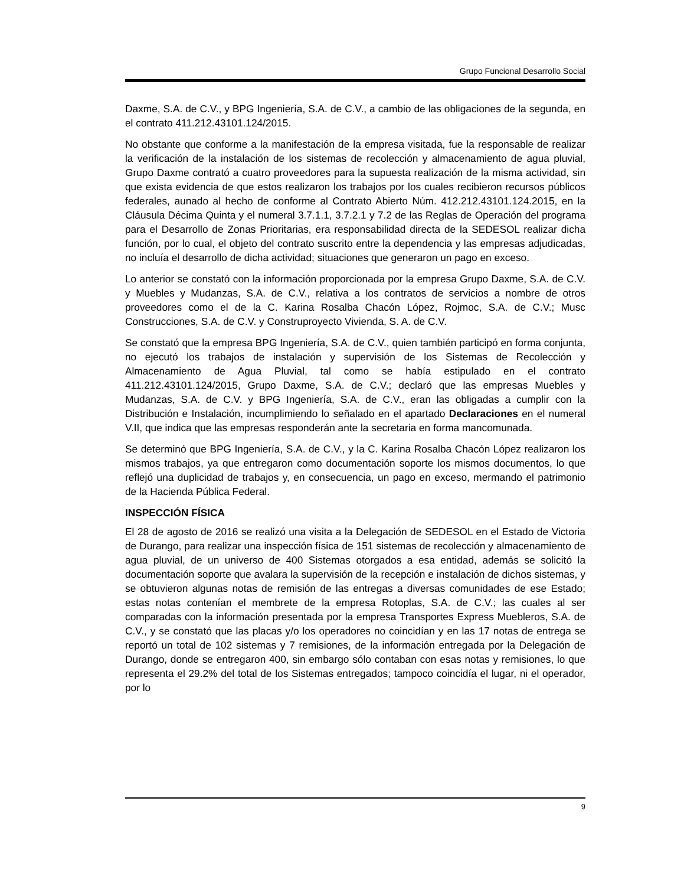Grupo Funcional Desarrollo Social
Daxme, S.A. de C.V., y BPG Ingeniería, S.A. de C.V., a cambio de las obligaciones de la segunda, en el contrato 411.212.43101.124/2015.
No obstante que conforme a la manifestación de la empresa visitada, fue la responsable de realizar la verificación de la instalación de los sistemas de recolección y almacenamiento de agua pluvial, Grupo Daxme contrató a cuatro proveedores para la supuesta realización de la misma actividad, sin que exista evidencia de que estos realizaron los trabajos por los cuales recibieron recursos públicos federales, aunado al hecho de conforme al Contrato Abierto Núm. 412.212.43101.124.2015, en la Cláusula Décima Quinta y el numeral 3.7.1.1, 3.7.2.1 y 7.2 de las Reglas de Operación del programa para el Desarrollo de Zonas Prioritarias, era responsabilidad directa de la SEDESOL realizar dicha función, por lo cual, el objeto del contrato suscrito entre la dependencia y las empresas adjudicadas, no incluía el desarrollo de dicha actividad; situaciones que generaron un pago en exceso.
Lo anterior se constató con la información proporcionada por la empresa Grupo Daxme, S.A. de C.V. y Muebles y Mudanzas, S.A. de C.V., relativa a los contratos de servicios a nombre de otros proveedores como el de la C. Karina Rosalba Chacón López, Rojmoc, S.A. de C.V.; Musc Construcciones, S.A. de C.V. y Construproyecto Vivienda, S. A. de C.V.
Se constató que la empresa BPG Ingeniería, S.A. de C.V., quien también participó en forma conjunta, no ejecutó los trabajos de instalación y supervisión de los Sistemas de Recolección y Almacenamiento de Agua Pluvial, tal como se había estipulado en el contrato 411.212.43101.124/2015, Grupo Daxme, S.A. de C.V.; declaró que las empresas Muebles y Mudanzas, S.A. de C.V. y BPG Ingeniería, S.A. de C.V., eran las obligadas a cumplir con la Distribución e Instalación, incumplimiendo lo señalado en el apartado Declaraciones en el numeral V.II, que indica que las empresas responderán ante la secretaria en forma mancomunada.
Se determinó que BPG Ingeniería, S.A. de C.V., y la C. Karina Rosalba Chacón López realizaron los mismos trabajos, ya que entregaron como documentación soporte los mismos documentos, lo que reflejó una duplicidad de trabajos y, en consecuencia, un pago en exceso, mermando el patrimonio de la Hacienda Pública Federal.
INSPECCIÓN FÍSICA
El 28 de agosto de 2016 se realizó una visita a la Delegación de SEDESOL en el Estado de Victoria de Durango, para realizar una inspección física de 151 sistemas de recolección y almacenamiento de agua pluvial, de un universo de 400 Sistemas otorgados a esa entidad, además se solicitó la documentación soporte que avalara la supervisión de la recepción e instalación de dichos sistemas, y se obtuvieron algunas notas de remisión de las entregas a diversas comunidades de ese Estado; estas notas contenían el membrete de la empresa Rotoplas, S.A. de C.V.; las cuales al ser comparadas con la información presentada por la empresa Transportes Express Muebleros, S.A. de C.V., y se constató que las placas y/o los operadores no coincidían y en las 17 notas de entrega se reportó un total de 102 sistemas y 7 remisiones, de la información entregada por la Delegación de Durango, donde se entregaron 400, sin embargo sólo contaban con esas notas y remisiones, lo que representa el 29.2% del total de los Sistemas entregados; tampoco coincidía el lugar, ni el operador, por lo
9